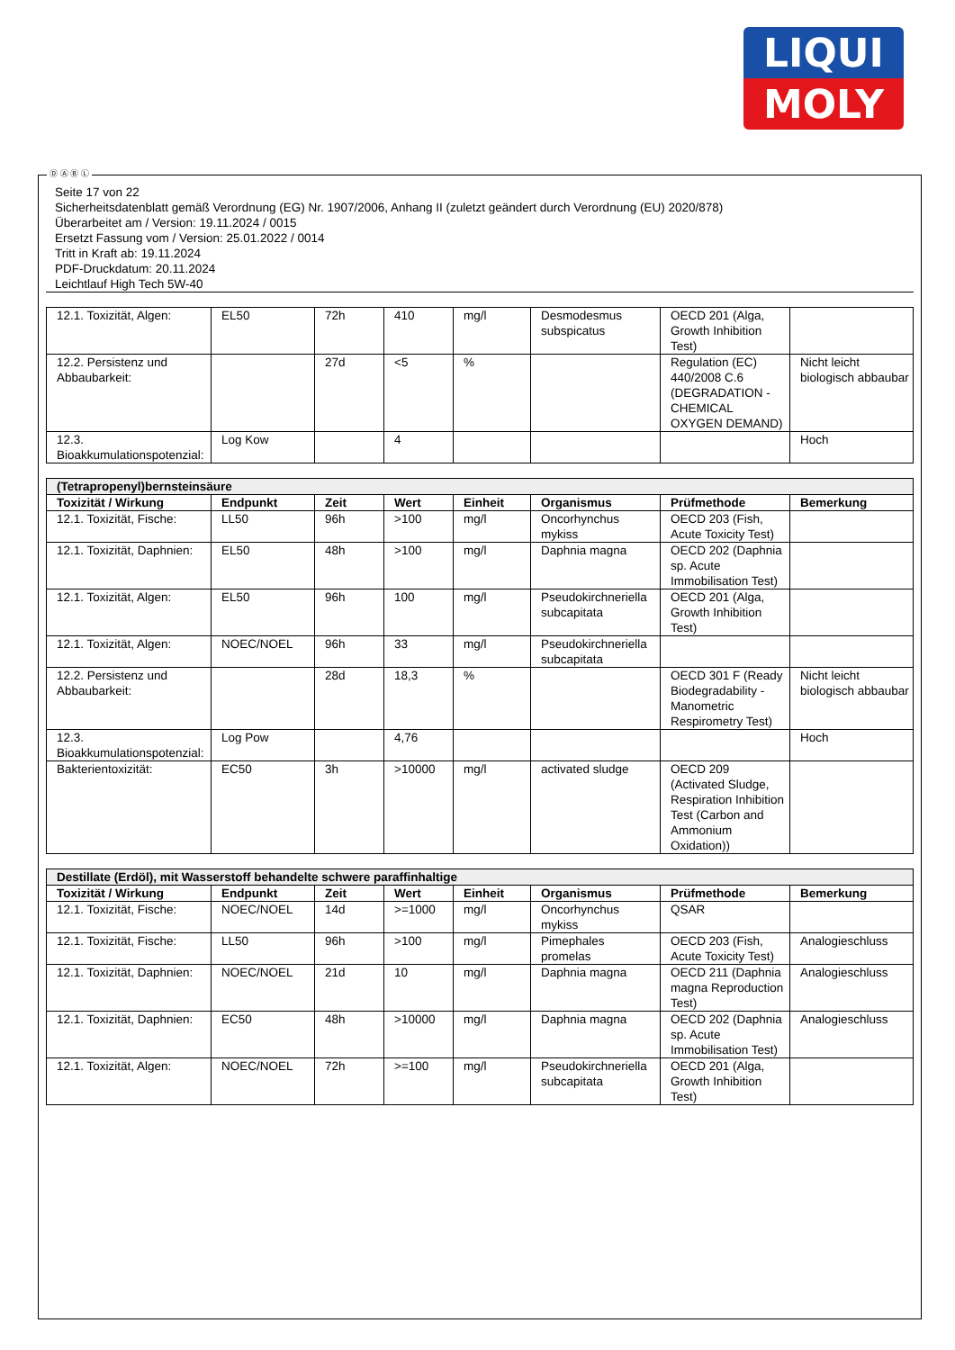LIQUI
MOLY
Seite 17 von 22
Sicherheitsdatenblatt gemäß Verordnung (EG) Nr. 1907/2006, Anhang II (zuletzt geändert durch Verordnung (EU) 2020/878)
Überarbeitet am / Version: 19.11.2024 / 0015
Ersetzt Fassung vom / Version: 25.01.2022 / 0014
Tritt in Kraft ab: 19.11.2024
PDF-Druckdatum: 20.11.2024
Leichtlauf High Tech 5W-40
| 12.1. Toxizität, Algen: | EL50 | 72h | 410 | mg/l | Desmodesmus subspicatus | OECD 201 (Alga, Growth Inhibition Test) | |
| 12.2. Persistenz und Abbaubarkeit: | | 27d | <5 | % | | Regulation (EC) 440/2008 C.6 (DEGRADATION - CHEMICAL OXYGEN DEMAND) | Nicht leicht biologisch abbaubar |
| 12.3. Bioakkumulationspotenzial: | Log Kow | | 4 | | | | Hoch |
| (Tetrapropenyl)bernsteinsäure | | | | | | | |
| Toxizität / Wirkung | Endpunkt | Zeit | Wert | Einheit | Organismus | Prüfmethode | Bemerkung |
| 12.1. Toxizität, Fische: | LL50 | 96h | >100 | mg/l | Oncorhynchus mykiss | OECD 203 (Fish, Acute Toxicity Test) | |
| 12.1. Toxizität, Daphnien: | EL50 | 48h | >100 | mg/l | Daphnia magna | OECD 202 (Daphnia sp. Acute Immobilisation Test) | |
| 12.1. Toxizität, Algen: | EL50 | 96h | 100 | mg/l | Pseudokirchneriella subcapitata | OECD 201 (Alga, Growth Inhibition Test) | |
| 12.1. Toxizität, Algen: | NOEC/NOEL | 96h | 33 | mg/l | Pseudokirchneriella subcapitata | | |
| 12.2. Persistenz und Abbaubarkeit: | | 28d | 18,3 | % | | OECD 301 F (Ready Biodegradability - Manometric Respirometry Test) | Nicht leicht biologisch abbaubar |
| 12.3. Bioakkumulationspotenzial: | Log Pow | | 4,76 | | | | Hoch |
| Bakterientoxizität: | EC50 | 3h | >10000 | mg/l | activated sludge | OECD 209 (Activated Sludge, Respiration Inhibition Test (Carbon and Ammonium Oxidation)) | |
| Destillate (Erdöl), mit Wasserstoff behandelte schwere paraffinhaltige | | | | | | | |
| Toxizität / Wirkung | Endpunkt | Zeit | Wert | Einheit | Organismus | Prüfmethode | Bemerkung |
| 12.1. Toxizität, Fische: | NOEC/NOEL | 14d | >=1000 | mg/l | Oncorhynchus mykiss | QSAR | |
| 12.1. Toxizität, Fische: | LL50 | 96h | >100 | mg/l | Pimephales promelas | OECD 203 (Fish, Acute Toxicity Test) | Analogieschluss |
| 12.1. Toxizität, Daphnien: | NOEC/NOEL | 21d | 10 | mg/l | Daphnia magna | OECD 211 (Daphnia magna Reproduction Test) | Analogieschluss |
| 12.1. Toxizität, Daphnien: | EC50 | 48h | >10000 | mg/l | Daphnia magna | OECD 202 (Daphnia sp. Acute Immobilisation Test) | Analogieschluss |
| 12.1. Toxizität, Algen: | NOEC/NOEL | 72h | >=100 | mg/l | Pseudokirchneriella subcapitata | OECD 201 (Alga, Growth Inhibition Test) | |
Ⓓ Ⓐ Ⓑ Ⓛ